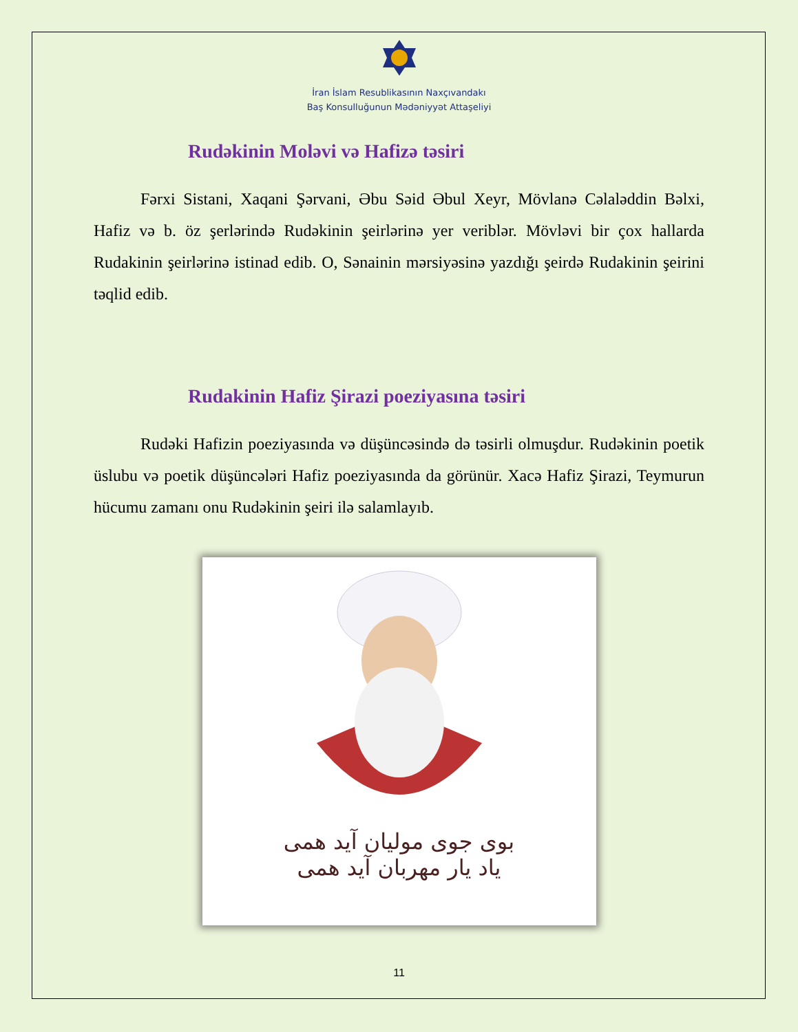İran İslam Resublikasının Naxçıvandakı
Baş Konsulluğunun Mədəniyyət Attaşeliyi
Rudəkinin Moləvi və Hafizə təsiri
Fərxi Sistani, Xaqani Şərvani, Əbu Səid Əbul Xeyr, Mövlanə Cəlaləddin Bəlxi, Hafiz və b. öz şerlərində Rudəkinin şeirlərinə yer veriblər. Mövləvi bir çox hallarda Rudakinin şeirlərinə istinad edib. O, Sənainin mərsiyəsinə yazdığı şeirdə Rudakinin şeirini təqlid edib.
Rudakinin Hafiz Şirazi poeziyasına təsiri
Rudəki Hafizin poeziyasında və düşüncəsində də təsirli olmuşdur. Rudəkinin poetik üslubu və poetik düşüncələri Hafiz poeziyasında da görünür. Xacə Hafiz Şirazi, Teymurun hücumu zamanı onu Rudəkinin şeiri ilə salamlayıb.
بوی جوی مولیان آید همی
یاد یار مهربان آید همی
11